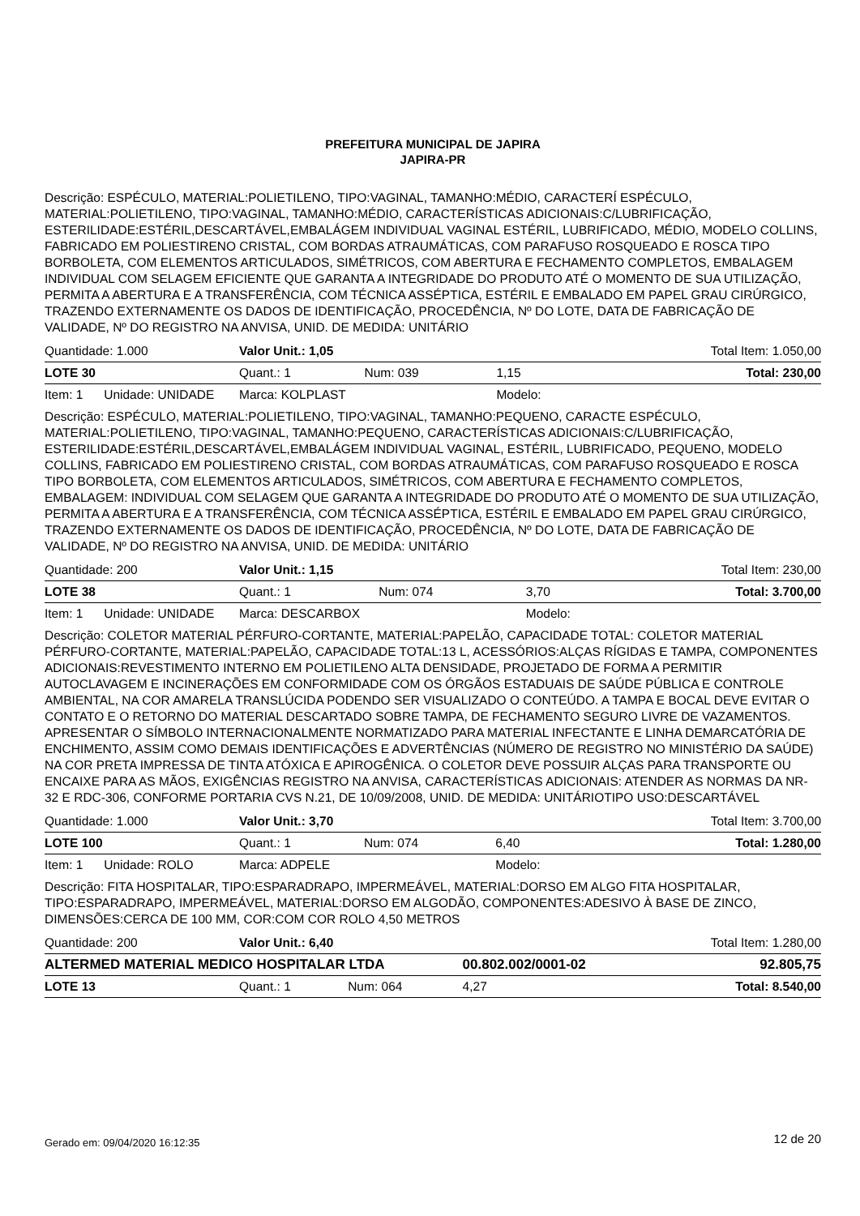PREFEITURA MUNICIPAL DE JAPIRA
JAPIRA-PR
Descrição: ESPÉCULO, MATERIAL:POLIETILENO, TIPO:VAGINAL, TAMANHO:MÉDIO, CARACTERÍ ESPÉCULO, MATERIAL:POLIETILENO, TIPO:VAGINAL, TAMANHO:MÉDIO, CARACTERÍSTICAS ADICIONAIS:C/LUBRIFICAÇÃO, ESTERILIDADE:ESTÉRIL,DESCARTÁVEL,EMBALÁGEM INDIVIDUAL VAGINAL ESTÉRIL, LUBRIFICADO, MÉDIO, MODELO COLLINS, FABRICADO EM POLIESTIRENO CRISTAL, COM BORDAS ATRAUMÁTICAS, COM PARAFUSO ROSQUEADO E ROSCA TIPO BORBOLETA, COM ELEMENTOS ARTICULADOS, SIMÉTRICOS, COM ABERTURA E FECHAMENTO COMPLETOS, EMBALAGEM INDIVIDUAL COM SELAGEM EFICIENTE QUE GARANTA A INTEGRIDADE DO PRODUTO ATÉ O MOMENTO DE SUA UTILIZAÇÃO, PERMITA A ABERTURA E A TRANSFERÊNCIA, COM TÉCNICA ASSÉPTICA, ESTÉRIL E EMBALADO EM PAPEL GRAU CIRÚRGICO, TRAZENDO EXTERNAMENTE OS DADOS DE IDENTIFICAÇÃO, PROCEDÊNCIA, Nº DO LOTE, DATA DE FABRICAÇÃO DE VALIDADE, Nº DO REGISTRO NA ANVISA, UNID. DE MEDIDA: UNITÁRIO
| Quantidade: 1.000 | Valor Unit.: 1,05 | | | Total Item: 1.050,00 |
| LOTE 30 | Quant.: 1 | Num: 039 | 1,15 | Total: 230,00 |
| Item: 1 Unidade: UNIDADE | Marca: KOLPLAST | | Modelo: | |
Descrição: ESPÉCULO, MATERIAL:POLIETILENO, TIPO:VAGINAL, TAMANHO:PEQUENO, CARACTE ESPÉCULO, MATERIAL:POLIETILENO, TIPO:VAGINAL, TAMANHO:PEQUENO, CARACTERÍSTICAS ADICIONAIS:C/LUBRIFICAÇÃO, ESTERILIDADE:ESTÉRIL,DESCARTÁVEL,EMBALÁGEM INDIVIDUAL VAGINAL, ESTÉRIL, LUBRIFICADO, PEQUENO, MODELO COLLINS, FABRICADO EM POLIESTIRENO CRISTAL, COM BORDAS ATRAUMÁTICAS, COM PARAFUSO ROSQUEADO E ROSCA TIPO BORBOLETA, COM ELEMENTOS ARTICULADOS, SIMÉTRICOS, COM ABERTURA E FECHAMENTO COMPLETOS, EMBALAGEM: INDIVIDUAL COM SELAGEM QUE GARANTA A INTEGRIDADE DO PRODUTO ATÉ O MOMENTO DE SUA UTILIZAÇÃO, PERMITA A ABERTURA E A TRANSFERÊNCIA, COM TÉCNICA ASSÉPTICA, ESTÉRIL E EMBALADO EM PAPEL GRAU CIRÚRGICO, TRAZENDO EXTERNAMENTE OS DADOS DE IDENTIFICAÇÃO, PROCEDÊNCIA, Nº DO LOTE, DATA DE FABRICAÇÃO DE VALIDADE, Nº DO REGISTRO NA ANVISA, UNID. DE MEDIDA: UNITÁRIO
| Quantidade: 200 | Valor Unit.: 1,15 | | | Total Item: 230,00 |
| LOTE 38 | Quant.: 1 | Num: 074 | 3,70 | Total: 3.700,00 |
| Item: 1 Unidade: UNIDADE | Marca: DESCARBOX | | Modelo: | |
Descrição: COLETOR MATERIAL PÉRFURO-CORTANTE, MATERIAL:PAPELÃO, CAPACIDADE TOTAL: COLETOR MATERIAL PÉRFURO-CORTANTE, MATERIAL:PAPELÃO, CAPACIDADE TOTAL:13 L, ACESSÓRIOS:ALÇAS RÍGIDAS E TAMPA, COMPONENTES ADICIONAIS:REVESTIMENTO INTERNO EM POLIETILENO ALTA DENSIDADE, PROJETADO DE FORMA A PERMITIR AUTOCLAVAGEM E INCINERAÇÕES EM CONFORMIDADE COM OS ÓRGÃOS ESTADUAIS DE SAÚDE PÚBLICA E CONTROLE AMBIENTAL, NA COR AMARELA TRANSLÚCIDA PODENDO SER VISUALIZADO O CONTEÚDO. A TAMPA E BOCAL DEVE EVITAR O CONTATO E O RETORNO DO MATERIAL DESCARTADO SOBRE TAMPA, DE FECHAMENTO SEGURO LIVRE DE VAZAMENTOS. APRESENTAR O SÍMBOLO INTERNACIONALMENTE NORMATIZADO PARA MATERIAL INFECTANTE E LINHA DEMARCATÓRIA DE ENCHIMENTO, ASSIM COMO DEMAIS IDENTIFICAÇÕES E ADVERTÊNCIAS (NÚMERO DE REGISTRO NO MINISTÉRIO DA SAÚDE) NA COR PRETA IMPRESSA DE TINTA ATÓXICA E APIROGÊNICA. O COLETOR DEVE POSSUIR ALÇAS PARA TRANSPORTE OU ENCAIXE PARA AS MÃOS, EXIGÊNCIAS REGISTRO NA ANVISA, CARACTERÍSTICAS ADICIONAIS: ATENDER AS NORMAS DA NR-32 E RDC-306, CONFORME PORTARIA CVS N.21, DE 10/09/2008, UNID. DE MEDIDA: UNITÁRIOTIPO USO:DESCARTÁVEL
| Quantidade: 1.000 | Valor Unit.: 3,70 | | | Total Item: 3.700,00 |
| LOTE 100 | Quant.: 1 | Num: 074 | 6,40 | Total: 1.280,00 |
| Item: 1 Unidade: ROLO | Marca: ADPELE | | Modelo: | |
Descrição: FITA HOSPITALAR, TIPO:ESPARADRAPO, IMPERMEÁVEL, MATERIAL:DORSO EM ALGO FITA HOSPITALAR, TIPO:ESPARADRAPO, IMPERMEÁVEL, MATERIAL:DORSO EM ALGODÃO, COMPONENTES:ADESIVO À BASE DE ZINCO, DIMENSÕES:CERCA DE 100 MM, COR:COM COR ROLO 4,50 METROS
| Quantidade: 200 | Valor Unit.: 6,40 | | | Total Item: 1.280,00 |
| ALTERMED MATERIAL MEDICO HOSPITALAR LTDA | | | 00.802.002/0001-02 | 92.805,75 |
| LOTE 13 | Quant.: 1 | Num: 064 | 4,27 | Total: 8.540,00 |
Gerado em: 09/04/2020 16:12:35 12 de 20